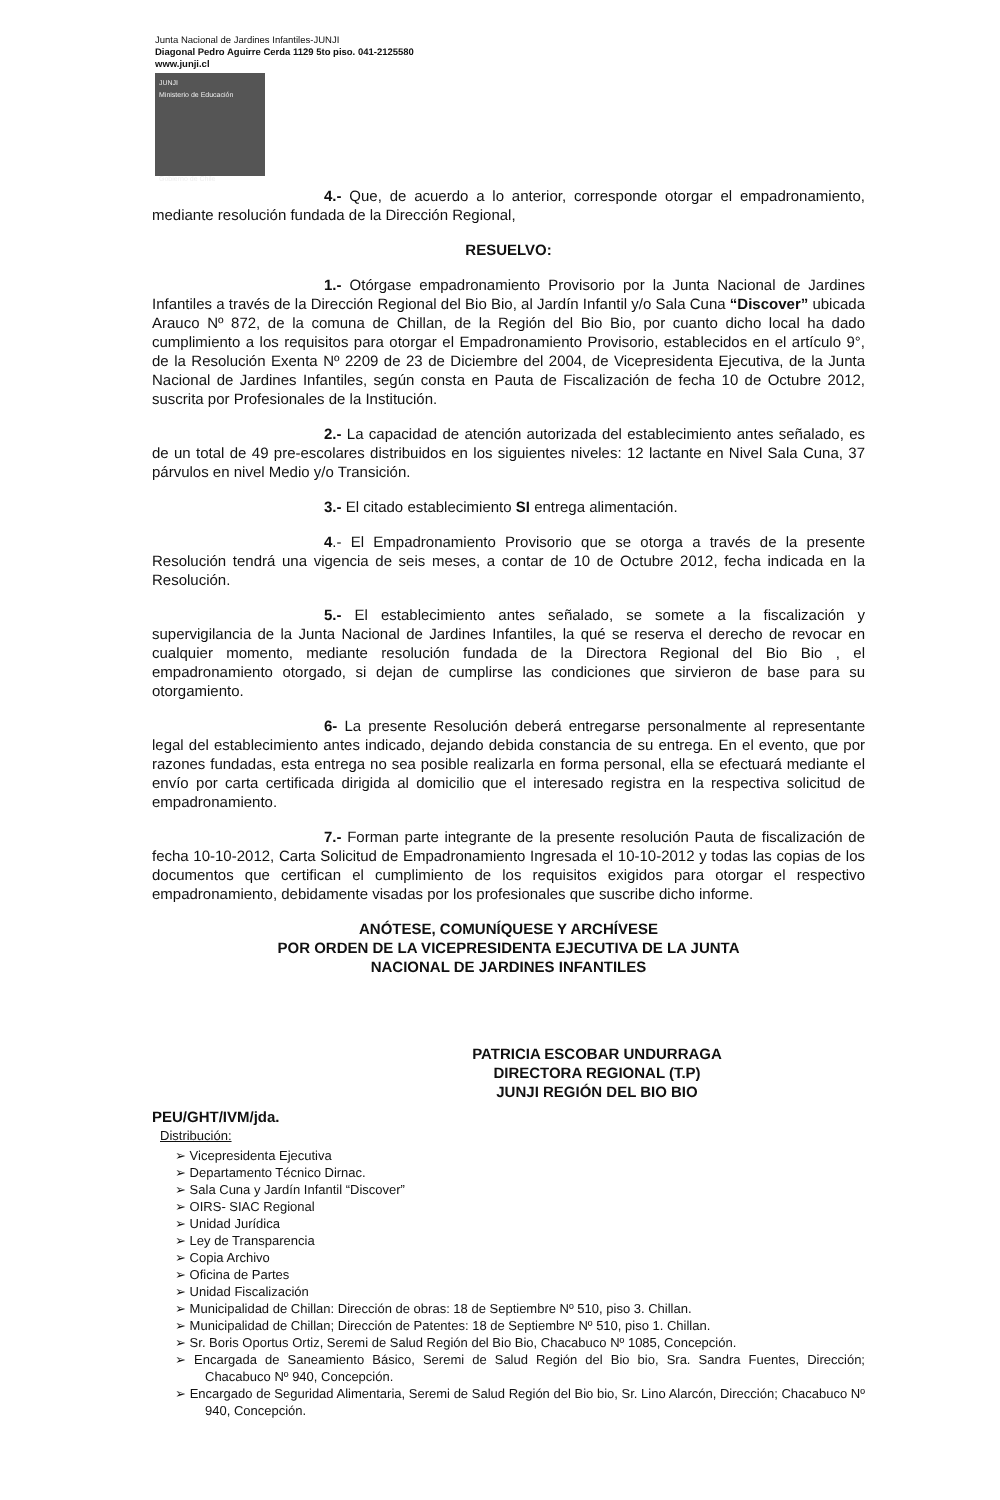Junta Nacional de Jardines Infantiles-JUNJI
Diagonal Pedro Aguirre Cerda 1129 5to piso. 041-2125580
www.junji.cl
JUNJI
Ministerio de Educación
Gobierno de Chile
4.- Que, de acuerdo a lo anterior, corresponde otorgar el empadronamiento, mediante resolución fundada de la Dirección Regional,
RESUELVO:
1.- Otórgase empadronamiento Provisorio por la Junta Nacional de Jardines Infantiles a través de la Dirección Regional del Bio Bio, al Jardín Infantil y/o Sala Cuna “Discover” ubicada Arauco Nº 872, de la comuna de Chillan, de la Región del Bio Bio, por cuanto dicho local ha dado cumplimiento a los requisitos para otorgar el Empadronamiento Provisorio, establecidos en el artículo 9°, de la Resolución Exenta Nº 2209 de 23 de Diciembre del 2004, de Vicepresidenta Ejecutiva, de la Junta Nacional de Jardines Infantiles, según consta en Pauta de Fiscalización de fecha 10 de Octubre 2012, suscrita por Profesionales de la Institución.
2.- La capacidad de atención autorizada del establecimiento antes señalado, es de un total de 49 pre-escolares distribuidos en los siguientes niveles: 12 lactante en Nivel Sala Cuna, 37 párvulos en nivel Medio y/o Transición.
3.- El citado establecimiento SI entrega alimentación.
4.- El Empadronamiento Provisorio que se otorga a través de la presente Resolución tendrá una vigencia de seis meses, a contar de 10 de Octubre 2012, fecha indicada en la Resolución.
5.- El establecimiento antes señalado, se somete a la fiscalización y supervigilancia de la Junta Nacional de Jardines Infantiles, la qué se reserva el derecho de revocar en cualquier momento, mediante resolución fundada de la Directora Regional del Bio Bio , el empadronamiento otorgado, si dejan de cumplirse las condiciones que sirvieron de base para su otorgamiento.
6- La presente Resolución deberá entregarse personalmente al representante legal del establecimiento antes indicado, dejando debida constancia de su entrega. En el evento, que por razones fundadas, esta entrega no sea posible realizarla en forma personal, ella se efectuará mediante el envío por carta certificada dirigida al domicilio que el interesado registra en la respectiva solicitud de empadronamiento.
7.- Forman parte integrante de la presente resolución Pauta de fiscalización de fecha 10-10-2012, Carta Solicitud de Empadronamiento Ingresada el 10-10-2012 y todas las copias de los documentos que certifican el cumplimiento de los requisitos exigidos para otorgar el respectivo empadronamiento, debidamente visadas por los profesionales que suscribe dicho informe.
ANÓTESE, COMUNÍQUESE Y ARCHÍVESE
POR ORDEN DE LA VICEPRESIDENTA EJECUTIVA DE LA JUNTA
NACIONAL DE JARDINES INFANTILES
PATRICIA ESCOBAR UNDURRAGA
DIRECTORA REGIONAL (T.P)
JUNJI REGIÓN DEL BIO BIO
PEU/GHT/IVM/jda.
Distribución:
➢ Vicepresidenta Ejecutiva
➢ Departamento Técnico Dirnac.
➢ Sala Cuna y Jardín Infantil “Discover”
➢ OIRS- SIAC Regional
➢ Unidad Jurídica
➢ Ley de Transparencia
➢ Copia Archivo
➢ Oficina de Partes
➢ Unidad Fiscalización
➢ Municipalidad de Chillan: Dirección de obras: 18 de Septiembre Nº 510, piso 3. Chillan.
➢ Municipalidad de Chillan; Dirección de Patentes: 18 de Septiembre Nº 510, piso 1. Chillan.
➢ Sr. Boris Oportus Ortiz, Seremi de Salud Región del Bio Bio, Chacabuco Nº 1085, Concepción.
➢ Encargada de Saneamiento Básico, Seremi de Salud Región del Bio bio, Sra. Sandra Fuentes, Dirección; Chacabuco Nº 940, Concepción.
➢ Encargado de Seguridad Alimentaria, Seremi de Salud Región del Bio bio, Sr. Lino Alarcón, Dirección; Chacabuco Nº 940, Concepción.